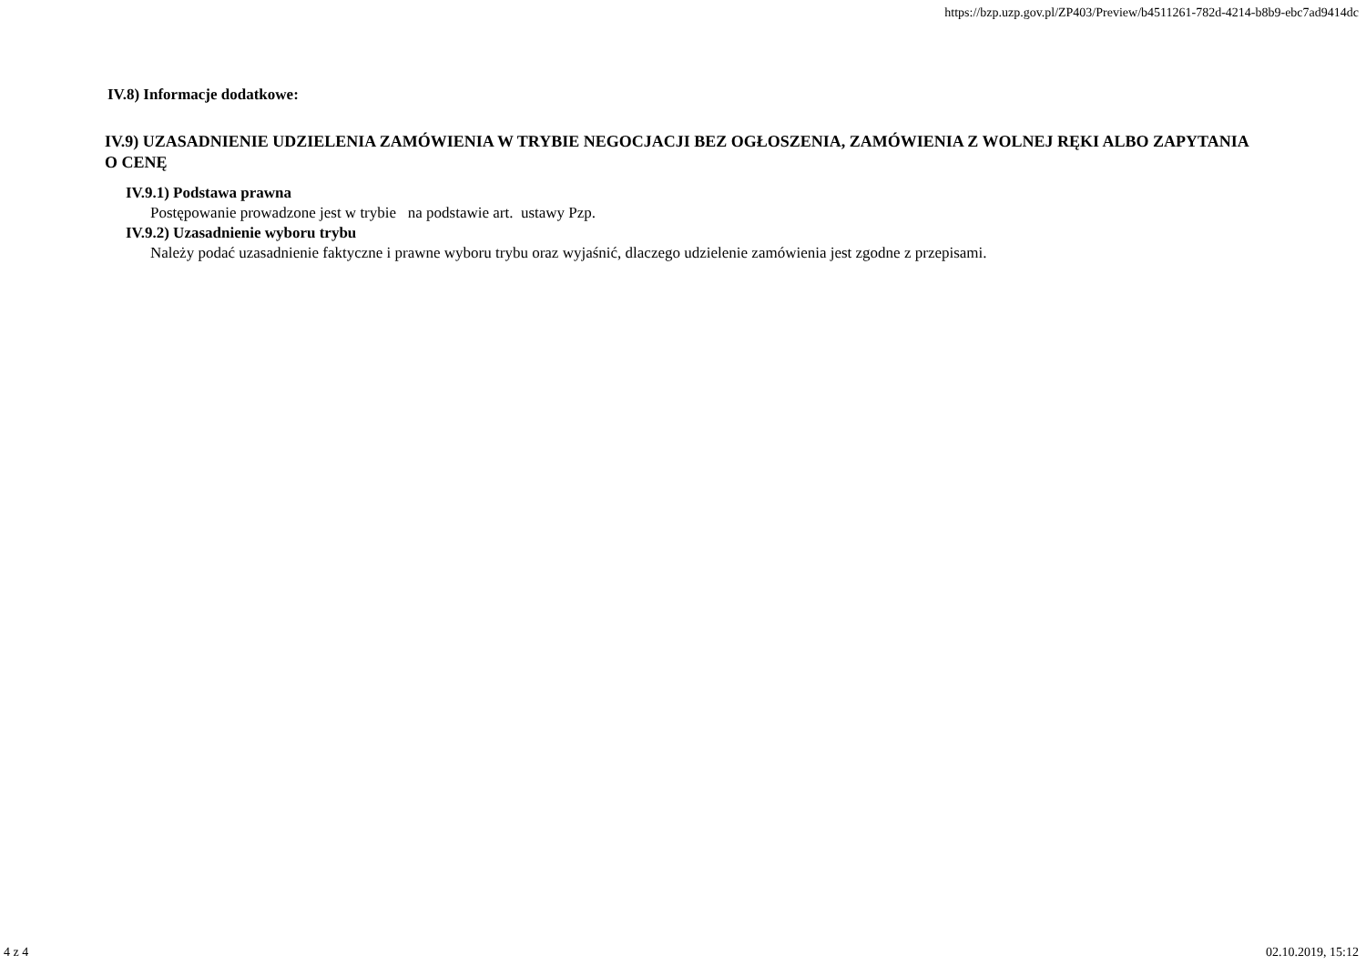https://bzp.uzp.gov.pl/ZP403/Preview/b4511261-782d-4214-b8b9-ebc7ad9414dc
IV.8) Informacje dodatkowe:
IV.9) UZASADNIENIE UDZIELENIA ZAMÓWIENIA W TRYBIE NEGOCJACJI BEZ OGŁOSZENIA, ZAMÓWIENIA Z WOLNEJ RĘKI ALBO ZAPYTANIA O CENĘ
IV.9.1) Podstawa prawna
Postępowanie prowadzone jest w trybie na podstawie art. ustawy Pzp.
IV.9.2) Uzasadnienie wyboru trybu
Należy podać uzasadnienie faktyczne i prawne wyboru trybu oraz wyjaśnić, dlaczego udzielenie zamówienia jest zgodne z przepisami.
4 z 4 02.10.2019, 15:12